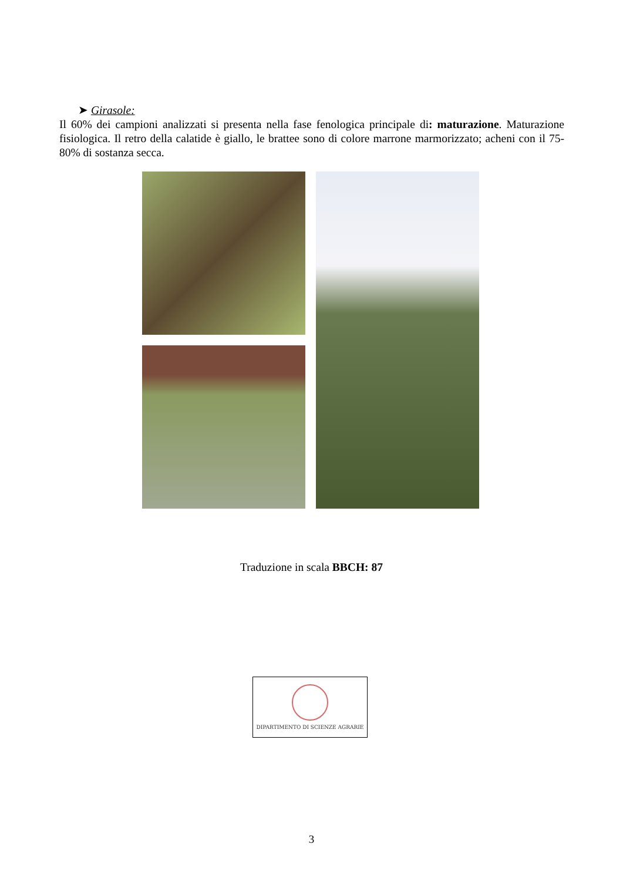➤ Girasole:
Il 60% dei campioni analizzati si presenta nella fase fenologica principale di: maturazione. Maturazione fisiologica. Il retro della calatide è giallo, le brattee sono di colore marrone marmorizzato; acheni con il 75-80% di sostanza secca.
Traduzione in scala BBCH: 87
DIPARTIMENTO DI SCIENZE AGRARIE
3